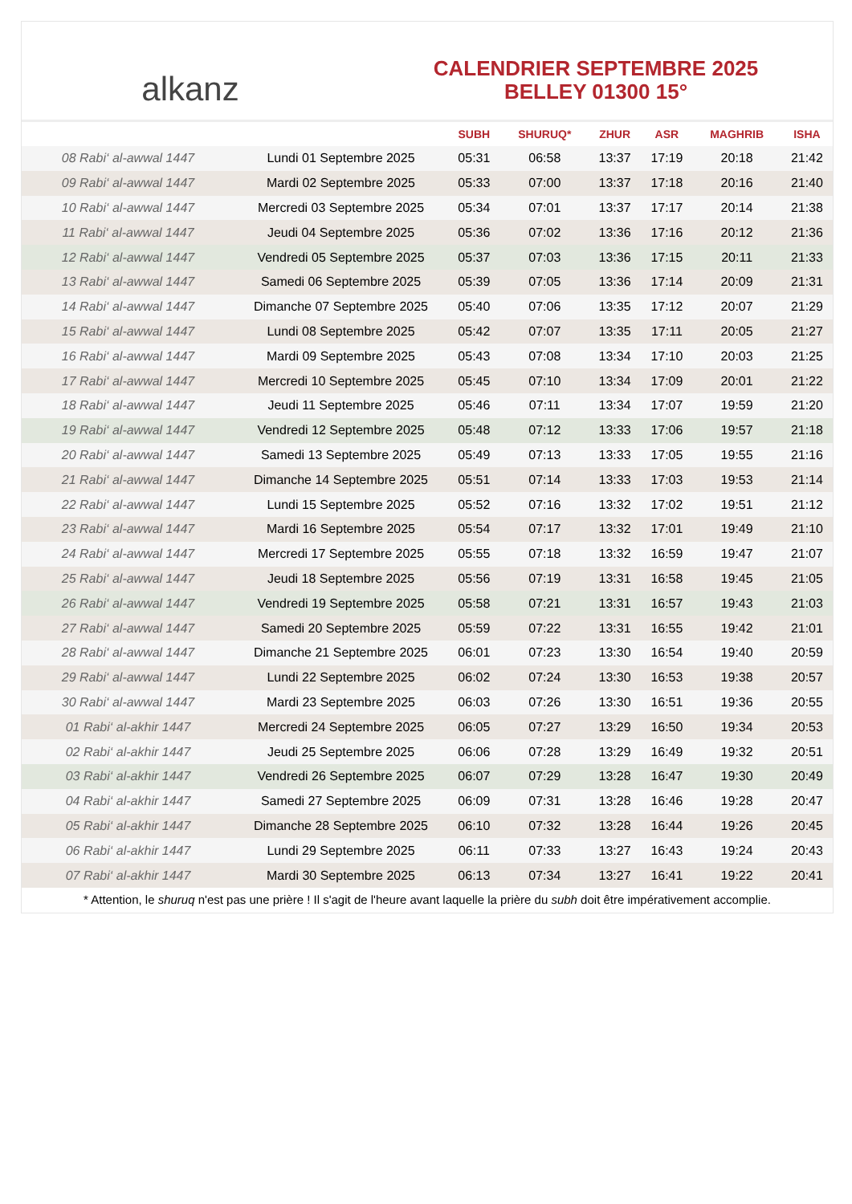alkanz
CALENDRIER SEPTEMBRE 2025
BELLEY 01300 15°
| | | SUBH | SHURUQ* | ZHUR | ASR | MAGHRIB | ISHA |
| --- | --- | --- | --- | --- | --- | --- | --- |
| 08 Rabi‘ al-awwal 1447 | Lundi 01 Septembre 2025 | 05:31 | 06:58 | 13:37 | 17:19 | 20:18 | 21:42 |
| 09 Rabi‘ al-awwal 1447 | Mardi 02 Septembre 2025 | 05:33 | 07:00 | 13:37 | 17:18 | 20:16 | 21:40 |
| 10 Rabi‘ al-awwal 1447 | Mercredi 03 Septembre 2025 | 05:34 | 07:01 | 13:37 | 17:17 | 20:14 | 21:38 |
| 11 Rabi‘ al-awwal 1447 | Jeudi 04 Septembre 2025 | 05:36 | 07:02 | 13:36 | 17:16 | 20:12 | 21:36 |
| 12 Rabi‘ al-awwal 1447 | Vendredi 05 Septembre 2025 | 05:37 | 07:03 | 13:36 | 17:15 | 20:11 | 21:33 |
| 13 Rabi‘ al-awwal 1447 | Samedi 06 Septembre 2025 | 05:39 | 07:05 | 13:36 | 17:14 | 20:09 | 21:31 |
| 14 Rabi‘ al-awwal 1447 | Dimanche 07 Septembre 2025 | 05:40 | 07:06 | 13:35 | 17:12 | 20:07 | 21:29 |
| 15 Rabi‘ al-awwal 1447 | Lundi 08 Septembre 2025 | 05:42 | 07:07 | 13:35 | 17:11 | 20:05 | 21:27 |
| 16 Rabi‘ al-awwal 1447 | Mardi 09 Septembre 2025 | 05:43 | 07:08 | 13:34 | 17:10 | 20:03 | 21:25 |
| 17 Rabi‘ al-awwal 1447 | Mercredi 10 Septembre 2025 | 05:45 | 07:10 | 13:34 | 17:09 | 20:01 | 21:22 |
| 18 Rabi‘ al-awwal 1447 | Jeudi 11 Septembre 2025 | 05:46 | 07:11 | 13:34 | 17:07 | 19:59 | 21:20 |
| 19 Rabi‘ al-awwal 1447 | Vendredi 12 Septembre 2025 | 05:48 | 07:12 | 13:33 | 17:06 | 19:57 | 21:18 |
| 20 Rabi‘ al-awwal 1447 | Samedi 13 Septembre 2025 | 05:49 | 07:13 | 13:33 | 17:05 | 19:55 | 21:16 |
| 21 Rabi‘ al-awwal 1447 | Dimanche 14 Septembre 2025 | 05:51 | 07:14 | 13:33 | 17:03 | 19:53 | 21:14 |
| 22 Rabi‘ al-awwal 1447 | Lundi 15 Septembre 2025 | 05:52 | 07:16 | 13:32 | 17:02 | 19:51 | 21:12 |
| 23 Rabi‘ al-awwal 1447 | Mardi 16 Septembre 2025 | 05:54 | 07:17 | 13:32 | 17:01 | 19:49 | 21:10 |
| 24 Rabi‘ al-awwal 1447 | Mercredi 17 Septembre 2025 | 05:55 | 07:18 | 13:32 | 16:59 | 19:47 | 21:07 |
| 25 Rabi‘ al-awwal 1447 | Jeudi 18 Septembre 2025 | 05:56 | 07:19 | 13:31 | 16:58 | 19:45 | 21:05 |
| 26 Rabi‘ al-awwal 1447 | Vendredi 19 Septembre 2025 | 05:58 | 07:21 | 13:31 | 16:57 | 19:43 | 21:03 |
| 27 Rabi‘ al-awwal 1447 | Samedi 20 Septembre 2025 | 05:59 | 07:22 | 13:31 | 16:55 | 19:42 | 21:01 |
| 28 Rabi‘ al-awwal 1447 | Dimanche 21 Septembre 2025 | 06:01 | 07:23 | 13:30 | 16:54 | 19:40 | 20:59 |
| 29 Rabi‘ al-awwal 1447 | Lundi 22 Septembre 2025 | 06:02 | 07:24 | 13:30 | 16:53 | 19:38 | 20:57 |
| 30 Rabi‘ al-awwal 1447 | Mardi 23 Septembre 2025 | 06:03 | 07:26 | 13:30 | 16:51 | 19:36 | 20:55 |
| 01 Rabi‘ al-akhir 1447 | Mercredi 24 Septembre 2025 | 06:05 | 07:27 | 13:29 | 16:50 | 19:34 | 20:53 |
| 02 Rabi‘ al-akhir 1447 | Jeudi 25 Septembre 2025 | 06:06 | 07:28 | 13:29 | 16:49 | 19:32 | 20:51 |
| 03 Rabi‘ al-akhir 1447 | Vendredi 26 Septembre 2025 | 06:07 | 07:29 | 13:28 | 16:47 | 19:30 | 20:49 |
| 04 Rabi‘ al-akhir 1447 | Samedi 27 Septembre 2025 | 06:09 | 07:31 | 13:28 | 16:46 | 19:28 | 20:47 |
| 05 Rabi‘ al-akhir 1447 | Dimanche 28 Septembre 2025 | 06:10 | 07:32 | 13:28 | 16:44 | 19:26 | 20:45 |
| 06 Rabi‘ al-akhir 1447 | Lundi 29 Septembre 2025 | 06:11 | 07:33 | 13:27 | 16:43 | 19:24 | 20:43 |
| 07 Rabi‘ al-akhir 1447 | Mardi 30 Septembre 2025 | 06:13 | 07:34 | 13:27 | 16:41 | 19:22 | 20:41 |
* Attention, le shuruq n'est pas une prière ! Il s'agit de l'heure avant laquelle la prière du subh doit être impérativement accomplie.